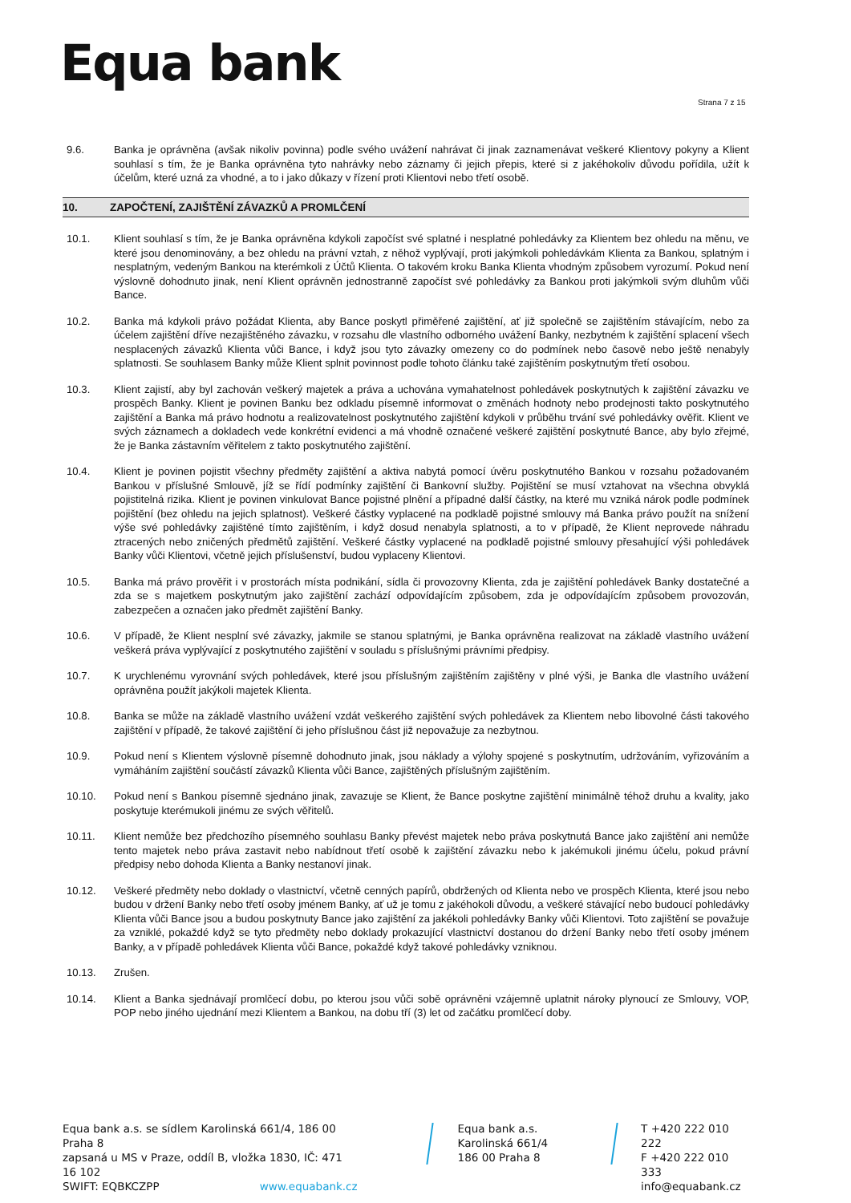Equa bank
Strana 7 z 15
9.6. Banka je oprávněna (avšak nikoliv povinna) podle svého uvážení nahrávat či jinak zaznamenávat veškeré Klientovy pokyny a Klient souhlasí s tím, že je Banka oprávněna tyto nahrávky nebo záznamy či jejich přepis, které si z jakéhokoliv důvodu pořídila, užít k účelům, které uzná za vhodné, a to i jako důkazy v řízení proti Klientovi nebo třetí osobě.
10. ZAPOČTENÍ, ZAJIŠTĚNÍ ZÁVAZKŮ A PROMLČENÍ
10.1. Klient souhlasí s tím, že je Banka oprávněna kdykoli započíst své splatné i nesplatné pohledávky za Klientem bez ohledu na měnu, ve které jsou denominovány, a bez ohledu na právní vztah, z něhož vyplývají, proti jakýmkoli pohledávkám Klienta za Bankou, splatným i nesplatným, vedeným Bankou na kterémkoli z Účtů Klienta. O takovém kroku Banka Klienta vhodným způsobem vyrozumí. Pokud není výslovně dohodnuto jinak, není Klient oprávněn jednostranně započíst své pohledávky za Bankou proti jakýmkoli svým dluhům vůči Bance.
10.2. Banka má kdykoli právo požádat Klienta, aby Bance poskytl přiměřené zajištění, ať již společně se zajištěním stávajícím, nebo za účelem zajištění dříve nezajištěného závazku, v rozsahu dle vlastního odborného uvážení Banky, nezbytném k zajištění splacení všech nesplacených závazků Klienta vůči Bance, i když jsou tyto závazky omezeny co do podmínek nebo časově nebo ještě nenabyly splatnosti. Se souhlasem Banky může Klient splnit povinnost podle tohoto článku také zajištěním poskytnutým třetí osobou.
10.3. Klient zajistí, aby byl zachován veškerý majetek a práva a uchována vymahatelnost pohledávek poskytnutých k zajištění závazku ve prospěch Banky. Klient je povinen Banku bez odkladu písemně informovat o změnách hodnoty nebo prodejnosti takto poskytnutého zajištění a Banka má právo hodnotu a realizovatelnost poskytnutého zajištění kdykoli v průběhu trvání své pohledávky ověřit. Klient ve svých záznamech a dokladech vede konkrétní evidenci a má vhodně označené veškeré zajištění poskytnuté Bance, aby bylo zřejmé, že je Banka zástavním věřitelem z takto poskytnutého zajištění.
10.4. Klient je povinen pojistit všechny předměty zajištění a aktiva nabytá pomocí úvěru poskytnutého Bankou v rozsahu požadovaném Bankou v příslušné Smlouvě, jíž se řídí podmínky zajištění či Bankovní služby. Pojištění se musí vztahovat na všechna obvyklá pojistitelná rizika. Klient je povinen vinkulovat Bance pojistné plnění a případné další částky, na které mu vzniká nárok podle podmínek pojištění (bez ohledu na jejich splatnost). Veškeré částky vyplacené na podkladě pojistné smlouvy má Banka právo použít na snížení výše své pohledávky zajištěné tímto zajištěním, i když dosud nenabyla splatnosti, a to v případě, že Klient neprovede náhradu ztracených nebo zničených předmětů zajištění. Veškeré částky vyplacené na podkladě pojistné smlouvy přesahující výši pohledávek Banky vůči Klientovi, včetně jejich příslušenství, budou vyplaceny Klientovi.
10.5. Banka má právo prověřit i v prostorách místa podnikání, sídla či provozovny Klienta, zda je zajištění pohledávek Banky dostatečné a zda se s majetkem poskytnutým jako zajištění zachází odpovídajícím způsobem, zda je odpovídajícím způsobem provozován, zabezpečen a označen jako předmět zajištění Banky.
10.6. V případě, že Klient nesplní své závazky, jakmile se stanou splatnými, je Banka oprávněna realizovat na základě vlastního uvážení veškerá práva vyplývající z poskytnutého zajištění v souladu s příslušnými právními předpisy.
10.7. K urychlenému vyrovnání svých pohledávek, které jsou příslušným zajištěním zajištěny v plné výši, je Banka dle vlastního uvážení oprávněna použít jakýkoli majetek Klienta.
10.8. Banka se může na základě vlastního uvážení vzdát veškerého zajištění svých pohledávek za Klientem nebo libovolné části takového zajištění v případě, že takové zajištění či jeho příslušnou část již nepovažuje za nezbytnou.
10.9. Pokud není s Klientem výslovně písemně dohodnuto jinak, jsou náklady a výlohy spojené s poskytnutím, udržováním, vyřizováním a vymáháním zajištění součástí závazků Klienta vůči Bance, zajištěných příslušným zajištěním.
10.10. Pokud není s Bankou písemně sjednáno jinak, zavazuje se Klient, že Bance poskytne zajištění minimálně téhož druhu a kvality, jako poskytuje kterémukoli jinému ze svých věřitelů.
10.11. Klient nemůže bez předchozího písemného souhlasu Banky převést majetek nebo práva poskytnutá Bance jako zajištění ani nemůže tento majetek nebo práva zastavit nebo nabídnout třetí osobě k zajištění závazku nebo k jakémukoli jinému účelu, pokud právní předpisy nebo dohoda Klienta a Banky nestanoví jinak.
10.12. Veškeré předměty nebo doklady o vlastnictví, včetně cenných papírů, obdržených od Klienta nebo ve prospěch Klienta, které jsou nebo budou v držení Banky nebo třetí osoby jménem Banky, ať už je tomu z jakéhokoli důvodu, a veškeré stávající nebo budoucí pohledávky Klienta vůči Bance jsou a budou poskytnuty Bance jako zajištění za jakékoli pohledávky Banky vůči Klientovi. Toto zajištění se považuje za vzniklé, pokaždé když se tyto předměty nebo doklady prokazující vlastnictví dostanou do držení Banky nebo třetí osoby jménem Banky, a v případě pohledávek Klienta vůči Bance, pokaždé když takové pohledávky vzniknou.
10.13. Zrušen.
10.14. Klient a Banka sjednávají promlčecí dobu, po kterou jsou vůči sobě oprávněni vzájemně uplatnit nároky plynoucí ze Smlouvy, VOP, POP nebo jiného ujednání mezi Klientem a Bankou, na dobu tří (3) let od začátku promlčecí doby.
Equa bank a.s. se sídlem Karolinská 661/4, 186 00 Praha 8
zapsaná u MS v Praze, oddíl B, vložka 1830, IČ: 471 16 102
SWIFT: EQBKCZPP www.equabank.cz
Equa bank a.s.
Karolinská 661/4
186 00 Praha 8
T +420 222 010 222
F +420 222 010 333
info@equabank.cz